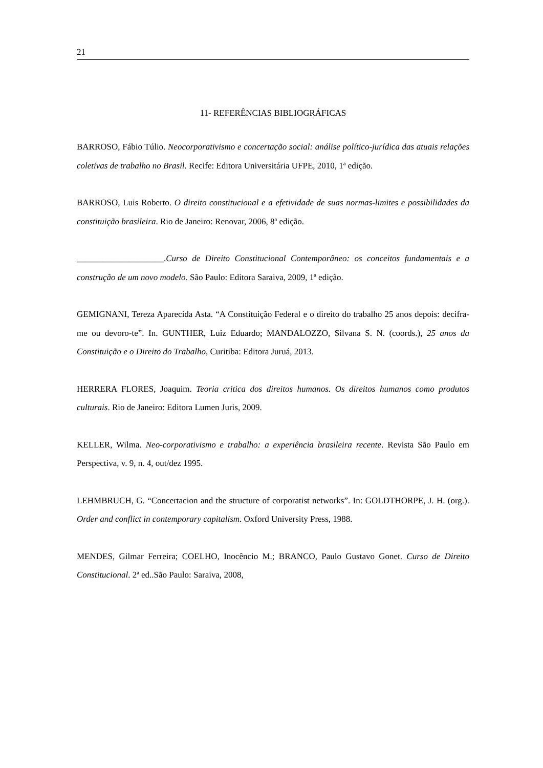21
11- REFERÊNCIAS BIBLIOGRÁFICAS
BARROSO, Fábio Túlio. Neocorporativismo e concertação social: análise político-jurídica das atuais relações coletivas de trabalho no Brasil. Recife: Editora Universitária UFPE, 2010, 1ª edição.
BARROSO, Luis Roberto. O direito constitucional e a efetividade de suas normas-limites e possibilidades da constituição brasileira. Rio de Janeiro: Renovar, 2006, 8ª edição.
____________________.Curso de Direito Constitucional Contemporâneo: os conceitos fundamentais e a construção de um novo modelo. São Paulo: Editora Saraiva, 2009, 1ª edição.
GEMIGNANI, Tereza Aparecida Asta. “A Constituição Federal e o direito do trabalho 25 anos depois: decifra-me ou devoro-te”. In. GUNTHER, Luiz Eduardo; MANDALOZZO, Silvana S. N. (coords.), 25 anos da Constituição e o Direito do Trabalho, Curitiba: Editora Juruá, 2013.
HERRERA FLORES, Joaquim. Teoria critica dos direitos humanos. Os direitos humanos como produtos culturais. Rio de Janeiro: Editora Lumen Juris, 2009.
KELLER, Wilma. Neo-corporativismo e trabalho: a experiência brasileira recente. Revista São Paulo em Perspectiva, v. 9, n. 4, out/dez 1995.
LEHMBRUCH, G. “Concertacion and the structure of corporatist networks”. In: GOLDTHORPE, J. H. (org.). Order and conflict in contemporary capitalism. Oxford University Press, 1988.
MENDES, Gilmar Ferreira; COELHO, Inocêncio M.; BRANCO, Paulo Gustavo Gonet. Curso de Direito Constitucional. 2ª ed..São Paulo: Saraiva, 2008,